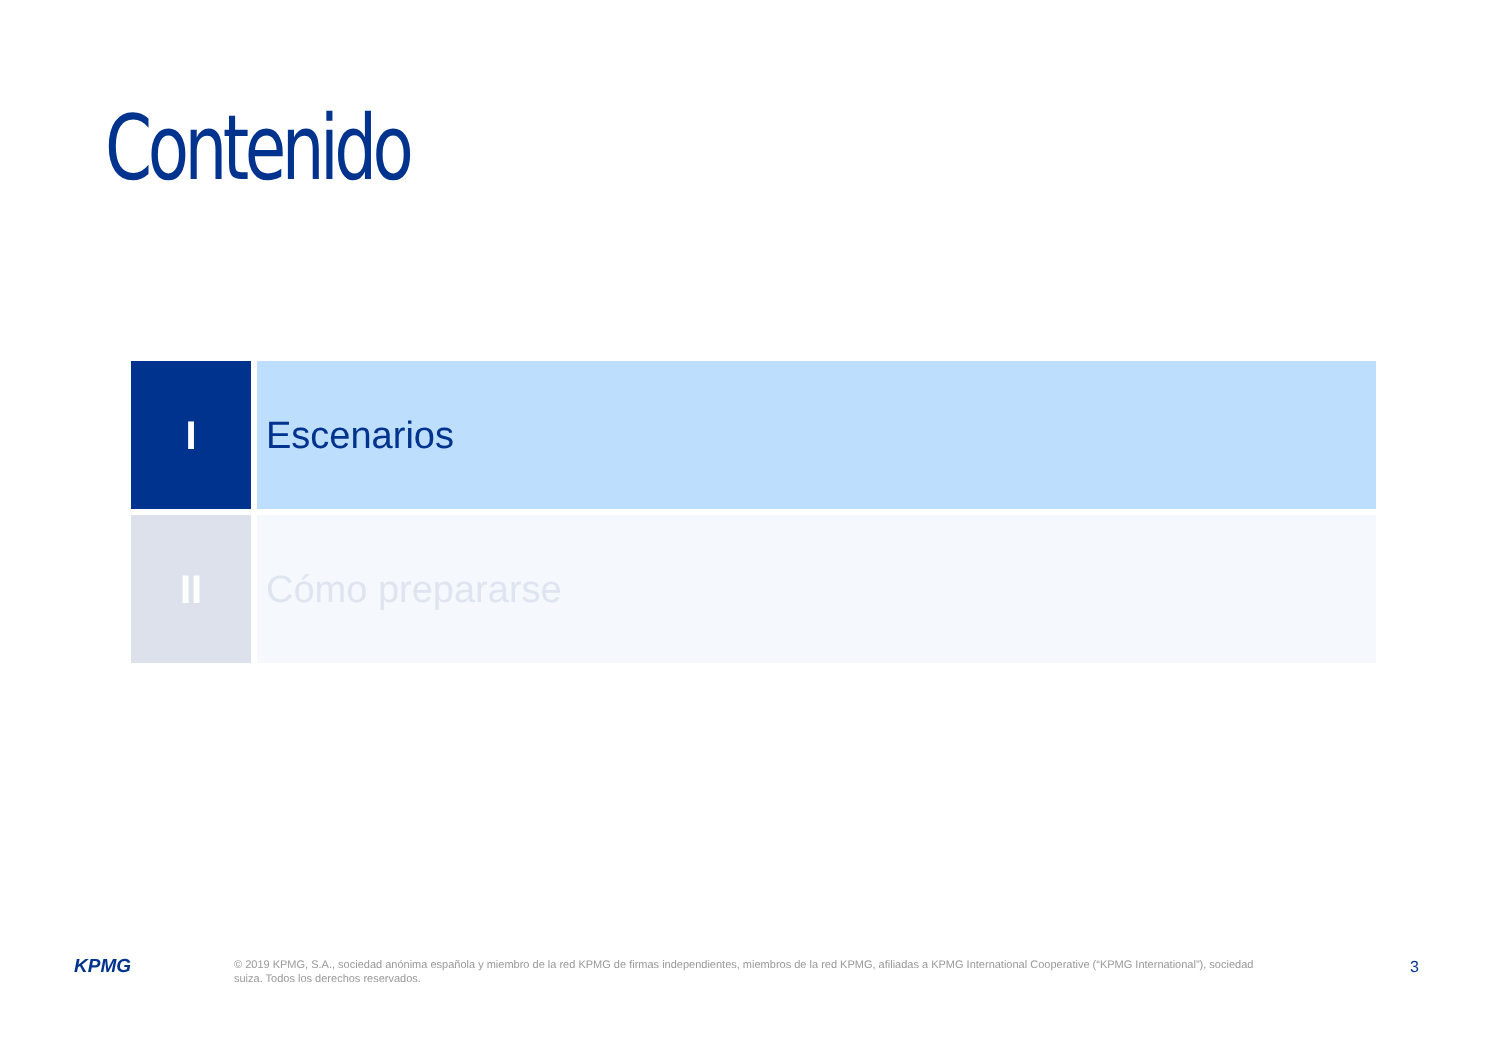Contenido
I Escenarios
II Cómo prepararse
KPMG
© 2019 KPMG, S.A., sociedad anónima española y miembro de la red KPMG de firmas independientes, miembros de la red KPMG, afiliadas a KPMG International Cooperative (“KPMG International”), sociedad suiza. Todos los derechos reservados.
3